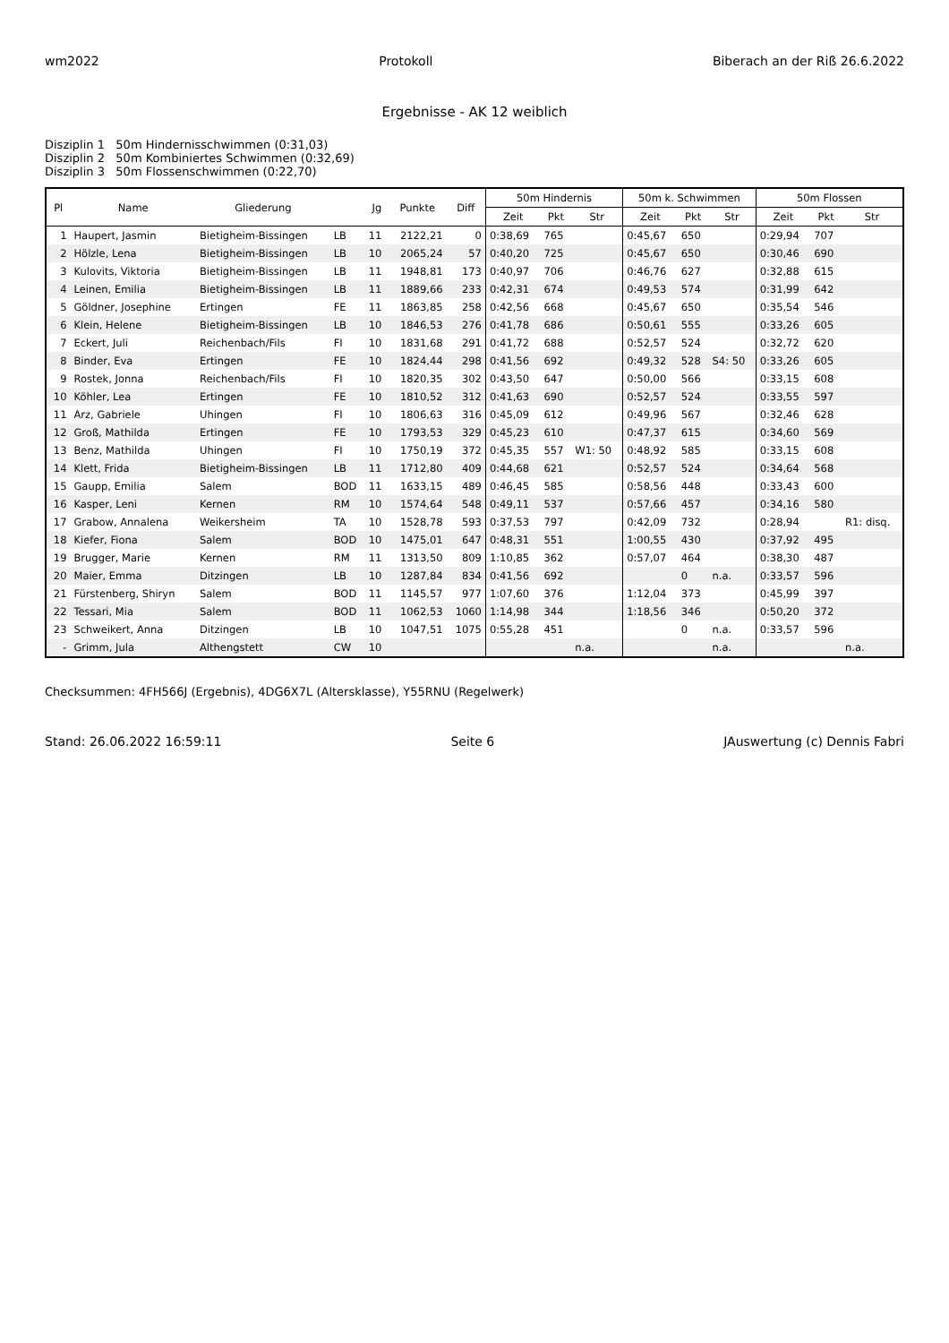wm2022 Protokoll Biberach an der Riß 26.6.2022
Ergebnisse - AK 12 weiblich
Disziplin 1 50m Hindernisschwimmen (0:31,03)
Disziplin 2 50m Kombiniertes Schwimmen (0:32,69)
Disziplin 3 50m Flossenschwimmen (0:22,70)
| Pl | Name | Gliederung | | Jg | Punkte | Diff | 50m Hindernis | | | 50m k. Schwimmen | | | 50m Flossen | | |
| --- | --- | --- | --- | --- | --- | --- | --- | --- | --- | --- | --- | --- | --- | --- | --- |
| | | | | | | | Zeit | Pkt | Str | Zeit | Pkt | Str | Zeit | Pkt | Str |
| 1 | Haupert, Jasmin | Bietigheim-Bissingen | LB | 11 | 2122,21 | 0 | 0:38,69 | 765 | | 0:45,67 | 650 | | 0:29,94 | 707 | |
| 2 | Hölzle, Lena | Bietigheim-Bissingen | LB | 10 | 2065,24 | 57 | 0:40,20 | 725 | | 0:45,67 | 650 | | 0:30,46 | 690 | |
| 3 | Kulovits, Viktoria | Bietigheim-Bissingen | LB | 11 | 1948,81 | 173 | 0:40,97 | 706 | | 0:46,76 | 627 | | 0:32,88 | 615 | |
| 4 | Leinen, Emilia | Bietigheim-Bissingen | LB | 11 | 1889,66 | 233 | 0:42,31 | 674 | | 0:49,53 | 574 | | 0:31,99 | 642 | |
| 5 | Göldner, Josephine | Ertingen | FE | 11 | 1863,85 | 258 | 0:42,56 | 668 | | 0:45,67 | 650 | | 0:35,54 | 546 | |
| 6 | Klein, Helene | Bietigheim-Bissingen | LB | 10 | 1846,53 | 276 | 0:41,78 | 686 | | 0:50,61 | 555 | | 0:33,26 | 605 | |
| 7 | Eckert, Juli | Reichenbach/Fils | FI | 10 | 1831,68 | 291 | 0:41,72 | 688 | | 0:52,57 | 524 | | 0:32,72 | 620 | |
| 8 | Binder, Eva | Ertingen | FE | 10 | 1824,44 | 298 | 0:41,56 | 692 | | 0:49,32 | 528 | S4: 50 | 0:33,26 | 605 | |
| 9 | Rostek, Jonna | Reichenbach/Fils | FI | 10 | 1820,35 | 302 | 0:43,50 | 647 | | 0:50,00 | 566 | | 0:33,15 | 608 | |
| 10 | Köhler, Lea | Ertingen | FE | 10 | 1810,52 | 312 | 0:41,63 | 690 | | 0:52,57 | 524 | | 0:33,55 | 597 | |
| 11 | Arz, Gabriele | Uhingen | FI | 10 | 1806,63 | 316 | 0:45,09 | 612 | | 0:49,96 | 567 | | 0:32,46 | 628 | |
| 12 | Groß, Mathilda | Ertingen | FE | 10 | 1793,53 | 329 | 0:45,23 | 610 | | 0:47,37 | 615 | | 0:34,60 | 569 | |
| 13 | Benz, Mathilda | Uhingen | FI | 10 | 1750,19 | 372 | 0:45,35 | 557 | W1: 50 | 0:48,92 | 585 | | 0:33,15 | 608 | |
| 14 | Klett, Frida | Bietigheim-Bissingen | LB | 11 | 1712,80 | 409 | 0:44,68 | 621 | | 0:52,57 | 524 | | 0:34,64 | 568 | |
| 15 | Gaupp, Emilia | Salem | BOD | 11 | 1633,15 | 489 | 0:46,45 | 585 | | 0:58,56 | 448 | | 0:33,43 | 600 | |
| 16 | Kasper, Leni | Kernen | RM | 10 | 1574,64 | 548 | 0:49,11 | 537 | | 0:57,66 | 457 | | 0:34,16 | 580 | |
| 17 | Grabow, Annalena | Weikersheim | TA | 10 | 1528,78 | 593 | 0:37,53 | 797 | | 0:42,09 | 732 | | 0:28,94 | | R1: disq. |
| 18 | Kiefer, Fiona | Salem | BOD | 10 | 1475,01 | 647 | 0:48,31 | 551 | | 1:00,55 | 430 | | 0:37,92 | 495 | |
| 19 | Brugger, Marie | Kernen | RM | 11 | 1313,50 | 809 | 1:10,85 | 362 | | 0:57,07 | 464 | | 0:38,30 | 487 | |
| 20 | Maier, Emma | Ditzingen | LB | 10 | 1287,84 | 834 | 0:41,56 | 692 | | | 0 | n.a. | 0:33,57 | 596 | |
| 21 | Fürstenberg, Shiryn | Salem | BOD | 11 | 1145,57 | 977 | 1:07,60 | 376 | | 1:12,04 | 373 | | 0:45,99 | 397 | |
| 22 | Tessari, Mia | Salem | BOD | 11 | 1062,53 | 1060 | 1:14,98 | 344 | | 1:18,56 | 346 | | 0:50,20 | 372 | |
| 23 | Schweikert, Anna | Ditzingen | LB | 10 | 1047,51 | 1075 | 0:55,28 | 451 | | | 0 | n.a. | 0:33,57 | 596 | |
| - | Grimm, Jula | Althengstett | CW | 10 | | | | | n.a. | | | n.a. | | | n.a. |
Checksummen: 4FH566J (Ergebnis), 4DG6X7L (Altersklasse), Y55RNU (Regelwerk)
Stand: 26.06.2022 16:59:11 Seite 6 JAuswertung (c) Dennis Fabri